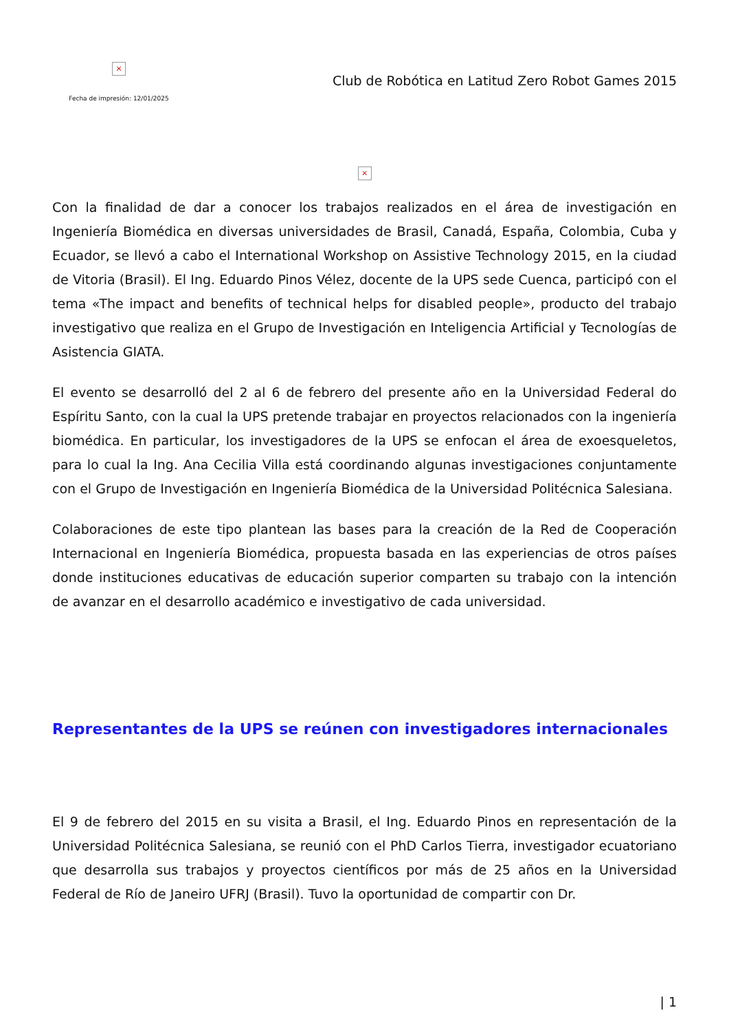×
Fecha de impresión: 12/01/2025
Club de Robótica en Latitud Zero Robot Games 2015
×
Con la finalidad de dar a conocer los trabajos realizados en el área de investigación en Ingeniería Biomédica en diversas universidades de Brasil, Canadá, España, Colombia, Cuba y Ecuador, se llevó a cabo el International Workshop on Assistive Technology 2015, en la ciudad de Vitoria (Brasil). El Ing. Eduardo Pinos Vélez, docente de la UPS sede Cuenca, participó con el tema «The impact and benefits of technical helps for disabled people», producto del trabajo investigativo que realiza en el Grupo de Investigación en Inteligencia Artificial y Tecnologías de Asistencia GIATA.
El evento se desarrolló del 2 al 6 de febrero del presente año en la Universidad Federal do Espíritu Santo, con la cual la UPS pretende trabajar en proyectos relacionados con la ingeniería biomédica. En particular, los investigadores de la UPS se enfocan el área de exoesqueletos, para lo cual la Ing. Ana Cecilia Villa está coordinando algunas investigaciones conjuntamente con el Grupo de Investigación en Ingeniería Biomédica de la Universidad Politécnica Salesiana.
Colaboraciones de este tipo plantean las bases para la creación de la Red de Cooperación Internacional en Ingeniería Biomédica, propuesta basada en las experiencias de otros países donde instituciones educativas de educación superior comparten su trabajo con la intención de avanzar en el desarrollo académico e investigativo de cada universidad.
Representantes de la UPS se reúnen con investigadores internacionales
El 9 de febrero del 2015 en su visita a Brasil, el Ing. Eduardo Pinos en representación de la Universidad Politécnica Salesiana, se reunió con el PhD Carlos Tierra, investigador ecuatoriano que desarrolla sus trabajos y proyectos científicos por más de 25 años en la Universidad Federal de Río de Janeiro UFRJ (Brasil). Tuvo la oportunidad de compartir con Dr.
| 1